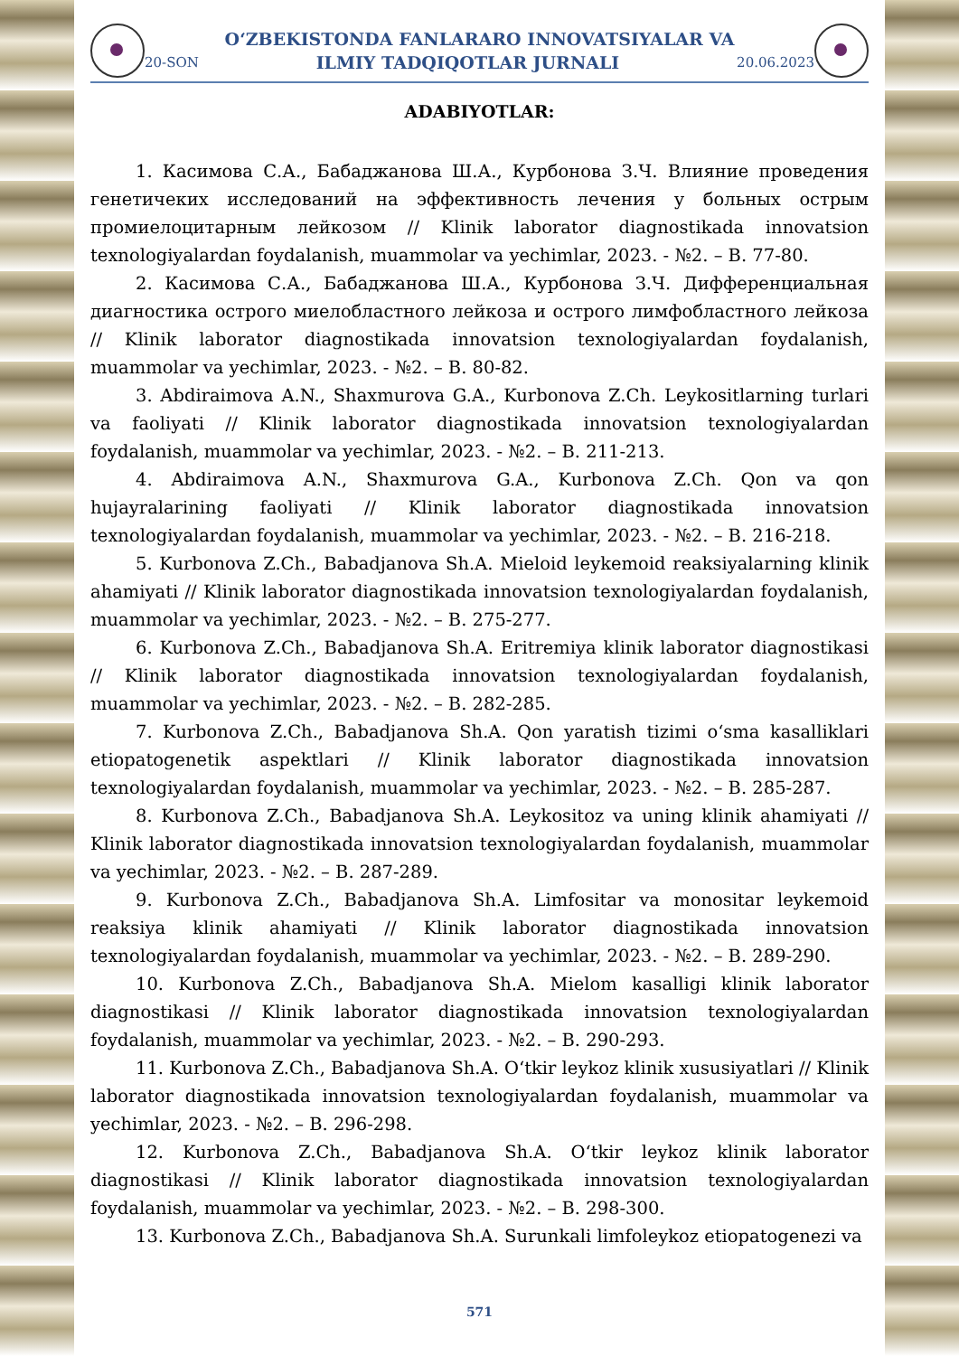O‘ZBEKISTONDA FANLARARO INNOVATSIYALAR VA
20-SON ILMIY TADQIQOTLAR JURNALI 20.06.2023
ADABIYOTLAR:
1. Касимова С.А., Бабаджанова Ш.А., Курбонова З.Ч. Влияние проведения генетичеких исследований на эффективность лечения у больных острым промиелоцитарным лейкозом // Klinik laborator diagnostikada innovatsion texnologiyalardan foydalanish, muammolar va yechimlar, 2023. - №2. – B. 77-80.
2. Касимова С.А., Бабаджанова Ш.А., Курбонова З.Ч. Дифференциальная диагностика острого миелобластного лейкоза и острого лимфобластного лейкоза // Klinik laborator diagnostikada innovatsion texnologiyalardan foydalanish, muammolar va yechimlar, 2023. - №2. – B. 80-82.
3. Abdiraimova A.N., Shaxmurova G.A., Kurbonova Z.Ch. Leykositlarning turlari va faoliyati // Klinik laborator diagnostikada innovatsion texnologiyalardan foydalanish, muammolar va yechimlar, 2023. - №2. – B. 211-213.
4. Abdiraimova A.N., Shaxmurova G.A., Kurbonova Z.Ch. Qon va qon hujayralarining faoliyati // Klinik laborator diagnostikada innovatsion texnologiyalardan foydalanish, muammolar va yechimlar, 2023. - №2. – B. 216-218.
5. Kurbonova Z.Ch., Babadjanova Sh.A. Mieloid leykemoid reaksiyalarning klinik ahamiyati // Klinik laborator diagnostikada innovatsion texnologiyalardan foydalanish, muammolar va yechimlar, 2023. - №2. – B. 275-277.
6. Kurbonova Z.Ch., Babadjanova Sh.A. Eritremiya klinik laborator diagnostikasi // Klinik laborator diagnostikada innovatsion texnologiyalardan foydalanish, muammolar va yechimlar, 2023. - №2. – B. 282-285.
7. Kurbonova Z.Ch., Babadjanova Sh.A. Qon yaratish tizimi o‘sma kasalliklari etiopatogenetik aspektlari // Klinik laborator diagnostikada innovatsion texnologiyalardan foydalanish, muammolar va yechimlar, 2023. - №2. – B. 285-287.
8. Kurbonova Z.Ch., Babadjanova Sh.A. Leykositoz va uning klinik ahamiyati // Klinik laborator diagnostikada innovatsion texnologiyalardan foydalanish, muammolar va yechimlar, 2023. - №2. – B. 287-289.
9. Kurbonova Z.Ch., Babadjanova Sh.A. Limfositar va monositar leykemoid reaksiya klinik ahamiyati // Klinik laborator diagnostikada innovatsion texnologiyalardan foydalanish, muammolar va yechimlar, 2023. - №2. – B. 289-290.
10. Kurbonova Z.Ch., Babadjanova Sh.A. Mielom kasalligi klinik laborator diagnostikasi // Klinik laborator diagnostikada innovatsion texnologiyalardan foydalanish, muammolar va yechimlar, 2023. - №2. – B. 290-293.
11. Kurbonova Z.Ch., Babadjanova Sh.A. O‘tkir leykoz klinik xususiyatlari // Klinik laborator diagnostikada innovatsion texnologiyalardan foydalanish, muammolar va yechimlar, 2023. - №2. – B. 296-298.
12. Kurbonova Z.Ch., Babadjanova Sh.A. O‘tkir leykoz klinik laborator diagnostikasi // Klinik laborator diagnostikada innovatsion texnologiyalardan foydalanish, muammolar va yechimlar, 2023. - №2. – B. 298-300.
13. Kurbonova Z.Ch., Babadjanova Sh.A. Surunkali limfoleykoz etiopatogenezi va
571